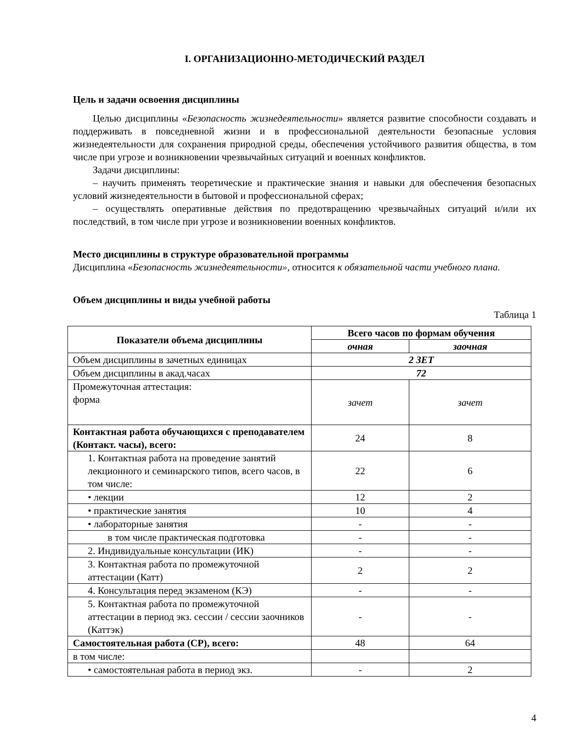I. ОРГАНИЗАЦИОННО-МЕТОДИЧЕСКИЙ РАЗДЕЛ
Цель и задачи освоения дисциплины
Целью дисциплины «Безопасность жизнедеятельности» является развитие способности создавать и поддерживать в повседневной жизни и в профессиональной деятельности безопасные условия жизнедеятельности для сохранения природной среды, обеспечения устойчивого развития общества, в том числе при угрозе и возникновении чрезвычайных ситуаций и военных конфликтов.
Задачи дисциплины:
– научить применять теоретические и практические знания и навыки для обеспечения безопасных условий жизнедеятельности в бытовой и профессиональной сферах;
– осуществлять оперативные действия по предотвращению чрезвычайных ситуаций и/или их последствий, в том числе при угрозе и возникновении военных конфликтов.
Место дисциплины в структуре образовательной программы
Дисциплина «Безопасность жизнедеятельности», относится к обязательной части учебного плана.
Объем дисциплины и виды учебной работы
Таблица 1
| Показатели объема дисциплины | Всего часов по формам обучения | |
| --- | --- | --- |
| | очная | заочная |
| Объем дисциплины в зачетных единицах | 2 ЗЕТ | |
| Объем дисциплины в акад.часах | 72 | |
| Промежуточная аттестация: форма | зачет | зачет |
| Контактная работа обучающихся с преподавателем (Контакт. часы), всего: | 24 | 8 |
| 1. Контактная работа на проведение занятий лекционного и семинарского типов, всего часов, в том числе: | 22 | 6 |
| • лекции | 12 | 2 |
| • практические занятия | 10 | 4 |
| • лабораторные занятия | - | - |
| в том числе практическая подготовка | - | - |
| 2. Индивидуальные консультации (ИК) | - | - |
| 3. Контактная работа по промежуточной аттестации (Катт) | 2 | 2 |
| 4. Консультация перед экзаменом (КЭ) | - | - |
| 5. Контактная работа по промежуточной аттестации в период экз. сессии / сессии заочников (Каттэк) | - | - |
| Самостоятельная работа (СР), всего: | 48 | 64 |
| в том числе: | | |
| • самостоятельная работа в период экз. | - | 2 |
4